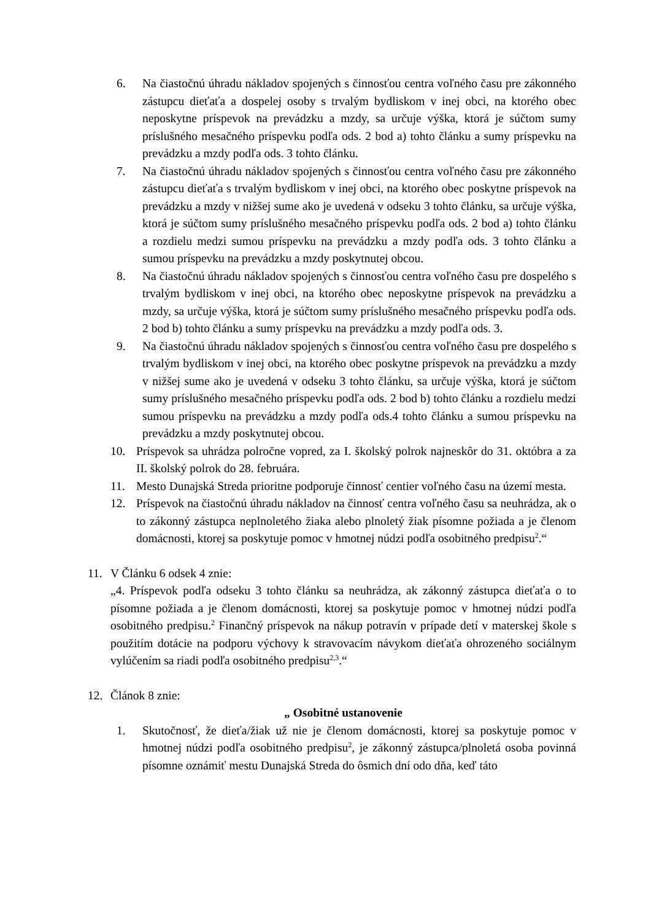6. Na čiastočnú úhradu nákladov spojených s činnosťou centra voľného času pre zákonného zástupcu dieťaťa a dospelej osoby s trvalým bydliskom v inej obci, na ktorého obec neposkytne príspevok na prevádzku a mzdy, sa určuje výška, ktorá je súčtom sumy príslušného mesačného príspevku podľa ods. 2 bod a) tohto článku a sumy príspevku na prevádzku a mzdy podľa ods. 3 tohto článku.
7. Na čiastočnú úhradu nákladov spojených s činnosťou centra voľného času pre zákonného zástupcu dieťaťa s trvalým bydliskom v inej obci, na ktorého obec poskytne príspevok na prevádzku a mzdy v nižšej sume ako je uvedená v odseku 3 tohto článku, sa určuje výška, ktorá je súčtom sumy príslušného mesačného príspevku podľa ods. 2 bod a) tohto článku a rozdielu medzi sumou príspevku na prevádzku a mzdy podľa ods. 3 tohto článku a sumou príspevku na prevádzku a mzdy poskytnutej obcou.
8. Na čiastočnú úhradu nákladov spojených s činnosťou centra voľného času pre dospelého s trvalým bydliskom v inej obci, na ktorého obec neposkytne príspevok na prevádzku a mzdy, sa určuje výška, ktorá je súčtom sumy príslušného mesačného príspevku podľa ods. 2 bod b) tohto článku a sumy príspevku na prevádzku a mzdy podľa ods. 3.
9. Na čiastočnú úhradu nákladov spojených s činnosťou centra voľného času pre dospelého s trvalým bydliskom v inej obci, na ktorého obec poskytne príspevok na prevádzku a mzdy v nižšej sume ako je uvedená v odseku 3 tohto článku, sa určuje výška, ktorá je súčtom sumy príslušného mesačného príspevku podľa ods. 2 bod b) tohto článku a rozdielu medzi sumou príspevku na prevádzku a mzdy podľa ods.4 tohto článku a sumou príspevku na prevádzku a mzdy poskytnutej obcou.
10. Príspevok sa uhrádza polročne vopred, za I. školský polrok najneskôr do 31. októbra a za II. školský polrok do 28. februára.
11. Mesto Dunajská Streda prioritne podporuje činnosť centier voľného času na území mesta.
12. Príspevok na čiastočnú úhradu nákladov na činnosť centra voľného času sa neuhrádza, ak o to zákonný zástupca neplnoletého žiaka alebo plnoletý žiak písomne požiada a je členom domácnosti, ktorej sa poskytuje pomoc v hmotnej núdzi podľa osobitného predpisu<sup>2</sup>.“
11. V Článku 6 odsek 4 znie:
„4. Príspevok podľa odseku 3 tohto článku sa neuhrádza, ak zákonný zástupca dieťaťa o to písomne požiada a je členom domácnosti, ktorej sa poskytuje pomoc v hmotnej núdzi podľa osobitného predpisu.<sup>2</sup> Finančný príspevok na nákup potravín v prípade detí v materskej škole s použitím dotácie na podporu výchovy k stravovacím návykom dieťaťa ohrozeného sociálnym vylúčením sa riadi podľa osobitného predpisu<sup>2,3</sup>.“
12. Článok 8 znie:
„ Osobitné ustanovenie
1. Skutočnosť, že dieťa/žiak už nie je členom domácnosti, ktorej sa poskytuje pomoc v hmotnej núdzi podľa osobitného predpisu<sup>2</sup>, je zákonný zástupca/plnoletá osoba povinná písomne oznámiť mestu Dunajská Streda do ôsmich dní odo dňa, keď táto